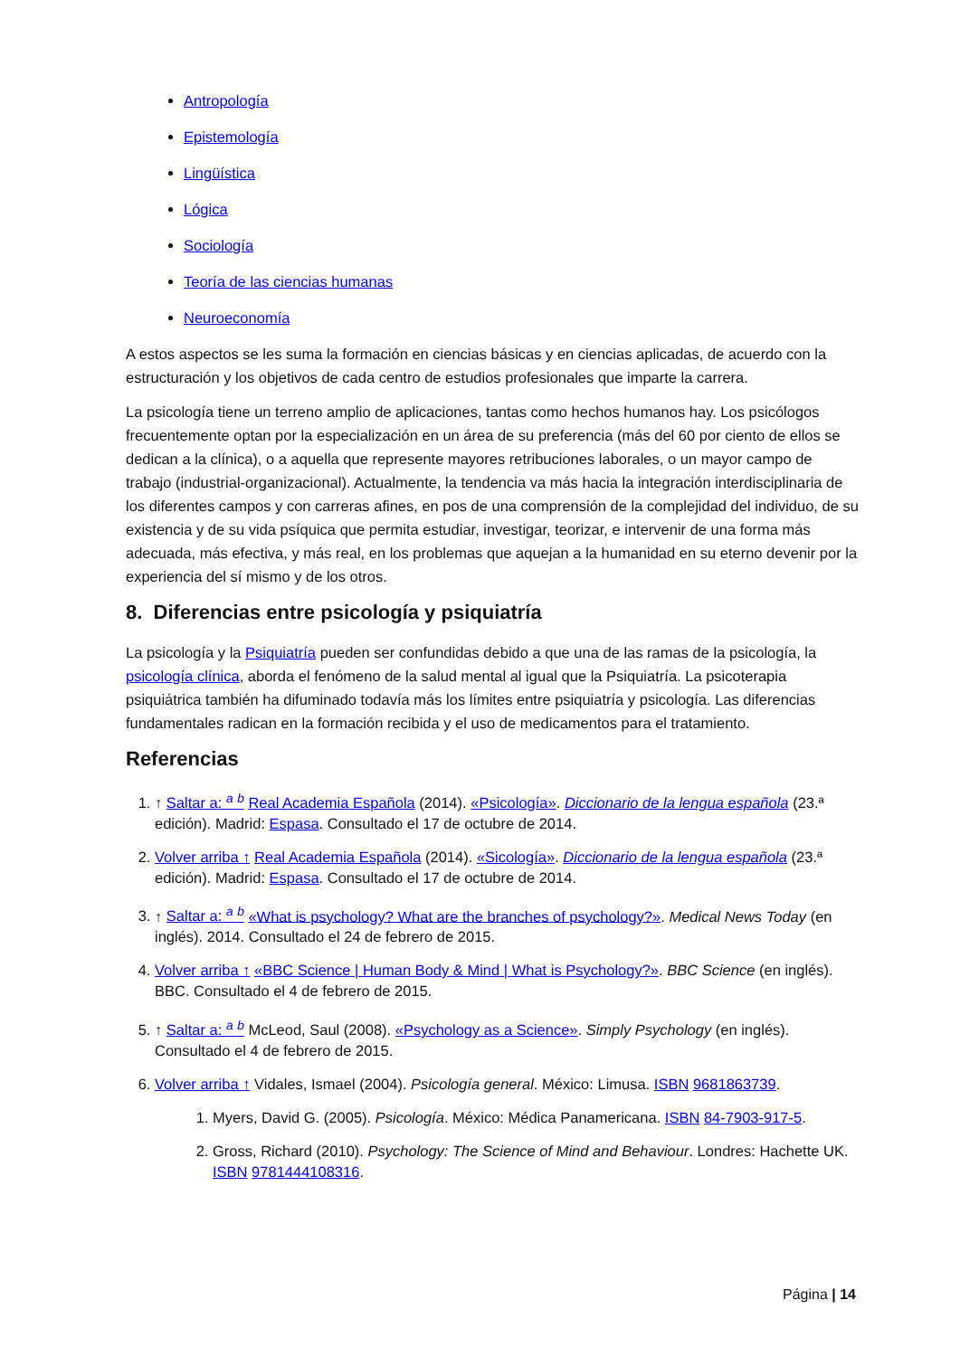Antropología
Epistemología
Lingüística
Lógica
Sociología
Teoría de las ciencias humanas
Neuroeconomía
A estos aspectos se les suma la formación en ciencias básicas y en ciencias aplicadas, de acuerdo con la estructuración y los objetivos de cada centro de estudios profesionales que imparte la carrera.
La psicología tiene un terreno amplio de aplicaciones, tantas como hechos humanos hay. Los psicólogos frecuentemente optan por la especialización en un área de su preferencia (más del 60 por ciento de ellos se dedican a la clínica), o a aquella que represente mayores retribuciones laborales, o un mayor campo de trabajo (industrial-organizacional). Actualmente, la tendencia va más hacia la integración interdisciplinaria de los diferentes campos y con carreras afines, en pos de una comprensión de la complejidad del individuo, de su existencia y de su vida psíquica que permita estudiar, investigar, teorizar, e intervenir de una forma más adecuada, más efectiva, y más real, en los problemas que aquejan a la humanidad en su eterno devenir por la experiencia del sí mismo y de los otros.
8. Diferencias entre psicología y psiquiatría
La psicología y la Psiquiatría pueden ser confundidas debido a que una de las ramas de la psicología, la psicología clínica, aborda el fenómeno de la salud mental al igual que la Psiquiatría. La psicoterapia psiquiátrica también ha difuminado todavía más los límites entre psiquiatría y psicología. Las diferencias fundamentales radican en la formación recibida y el uso de medicamentos para el tratamiento.
Referencias
1. ↑ Saltar a: <sup>a</sup> <sup>b</sup> Real Academia Española (2014). «Psicología». Diccionario de la lengua española (23.ª edición). Madrid: Espasa. Consultado el 17 de octubre de 2014.
2. Volver arriba ↑ Real Academia Española (2014). «Sicología». Diccionario de la lengua española (23.ª edición). Madrid: Espasa. Consultado el 17 de octubre de 2014.
3. ↑ Saltar a: <sup>a</sup> <sup>b</sup> «What is psychology? What are the branches of psychology?». Medical News Today (en inglés). 2014. Consultado el 24 de febrero de 2015.
4. Volver arriba ↑ «BBC Science | Human Body & Mind | What is Psychology?». BBC Science (en inglés). BBC. Consultado el 4 de febrero de 2015.
5. ↑ Saltar a: <sup>a</sup> <sup>b</sup> McLeod, Saul (2008). «Psychology as a Science». Simply Psychology (en inglés). Consultado el 4 de febrero de 2015.
6. Volver arriba ↑ Vidales, Ismael (2004). Psicología general. México: Limusa. ISBN 9681863739.
1. Myers, David G. (2005). Psicología. México: Médica Panamericana. ISBN 84-7903-917-5.
2. Gross, Richard (2010). Psychology: The Science of Mind and Behaviour. Londres: Hachette UK. ISBN 9781444108316.
Página | 14